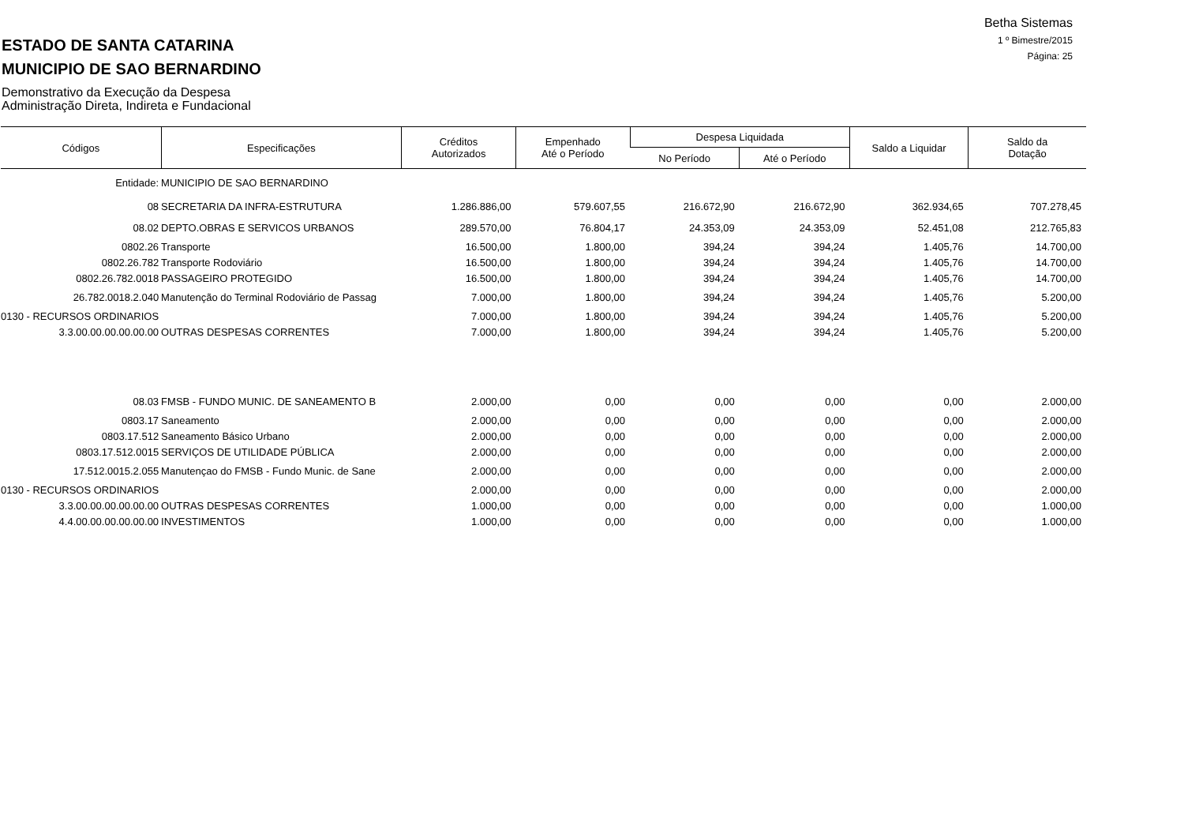Betha Sistemas
1 º Bimestre/2015
Página: 25
ESTADO DE SANTA CATARINA
MUNICIPIO DE SAO BERNARDINO
Demonstrativo da Execução da Despesa
Administração Direta, Indireta e Fundacional
| Códigos | Especificações | Créditos Autorizados | Empenhado Até o Período | Despesa Liquidada | | Saldo a Liquidar | Saldo da Dotação |
| --- | --- | --- | --- | --- | --- | --- | --- |
| | | | | No Período | Até o Período | | |
| Entidade: | MUNICIPIO DE SAO BERNARDINO | | | | | | |
| 08 | SECRETARIA DA INFRA-ESTRUTURA | 1.286.886,00 | 579.607,55 | 216.672,90 | 216.672,90 | 362.934,65 | 707.278,45 |
| 08.02 | DEPTO.OBRAS E SERVICOS URBANOS | 289.570,00 | 76.804,17 | 24.353,09 | 24.353,09 | 52.451,08 | 212.765,83 |
| 0802.26 | Transporte | 16.500,00 | 1.800,00 | 394,24 | 394,24 | 1.405,76 | 14.700,00 |
| 0802.26.782 | Transporte Rodoviário | 16.500,00 | 1.800,00 | 394,24 | 394,24 | 1.405,76 | 14.700,00 |
| 0802.26.782.0018 | PASSAGEIRO PROTEGIDO | 16.500,00 | 1.800,00 | 394,24 | 394,24 | 1.405,76 | 14.700,00 |
| 26.782.0018.2.040 | Manutenção do Terminal Rodoviário de Passag | 7.000,00 | 1.800,00 | 394,24 | 394,24 | 1.405,76 | 5.200,00 |
| 0130 - RECURSOS ORDINARIOS | | 7.000,00 | 1.800,00 | 394,24 | 394,24 | 1.405,76 | 5.200,00 |
| 3.3.00.00.00.00.00.00 | OUTRAS DESPESAS CORRENTES | 7.000,00 | 1.800,00 | 394,24 | 394,24 | 1.405,76 | 5.200,00 |
| 08.03 | FMSB - FUNDO MUNIC. DE SANEAMENTO B | 2.000,00 | 0,00 | 0,00 | 0,00 | 0,00 | 2.000,00 |
| 0803.17 | Saneamento | 2.000,00 | 0,00 | 0,00 | 0,00 | 0,00 | 2.000,00 |
| 0803.17.512 | Saneamento Básico Urbano | 2.000,00 | 0,00 | 0,00 | 0,00 | 0,00 | 2.000,00 |
| 0803.17.512.0015 | SERVIÇOS DE UTILIDADE PÚBLICA | 2.000,00 | 0,00 | 0,00 | 0,00 | 0,00 | 2.000,00 |
| 17.512.0015.2.055 | Manutençao do FMSB - Fundo Munic. de Sane | 2.000,00 | 0,00 | 0,00 | 0,00 | 0,00 | 2.000,00 |
| 0130 - RECURSOS ORDINARIOS | | 2.000,00 | 0,00 | 0,00 | 0,00 | 0,00 | 2.000,00 |
| 3.3.00.00.00.00.00.00 | OUTRAS DESPESAS CORRENTES | 1.000,00 | 0,00 | 0,00 | 0,00 | 0,00 | 1.000,00 |
| 4.4.00.00.00.00.00.00 | INVESTIMENTOS | 1.000,00 | 0,00 | 0,00 | 0,00 | 0,00 | 1.000,00 |